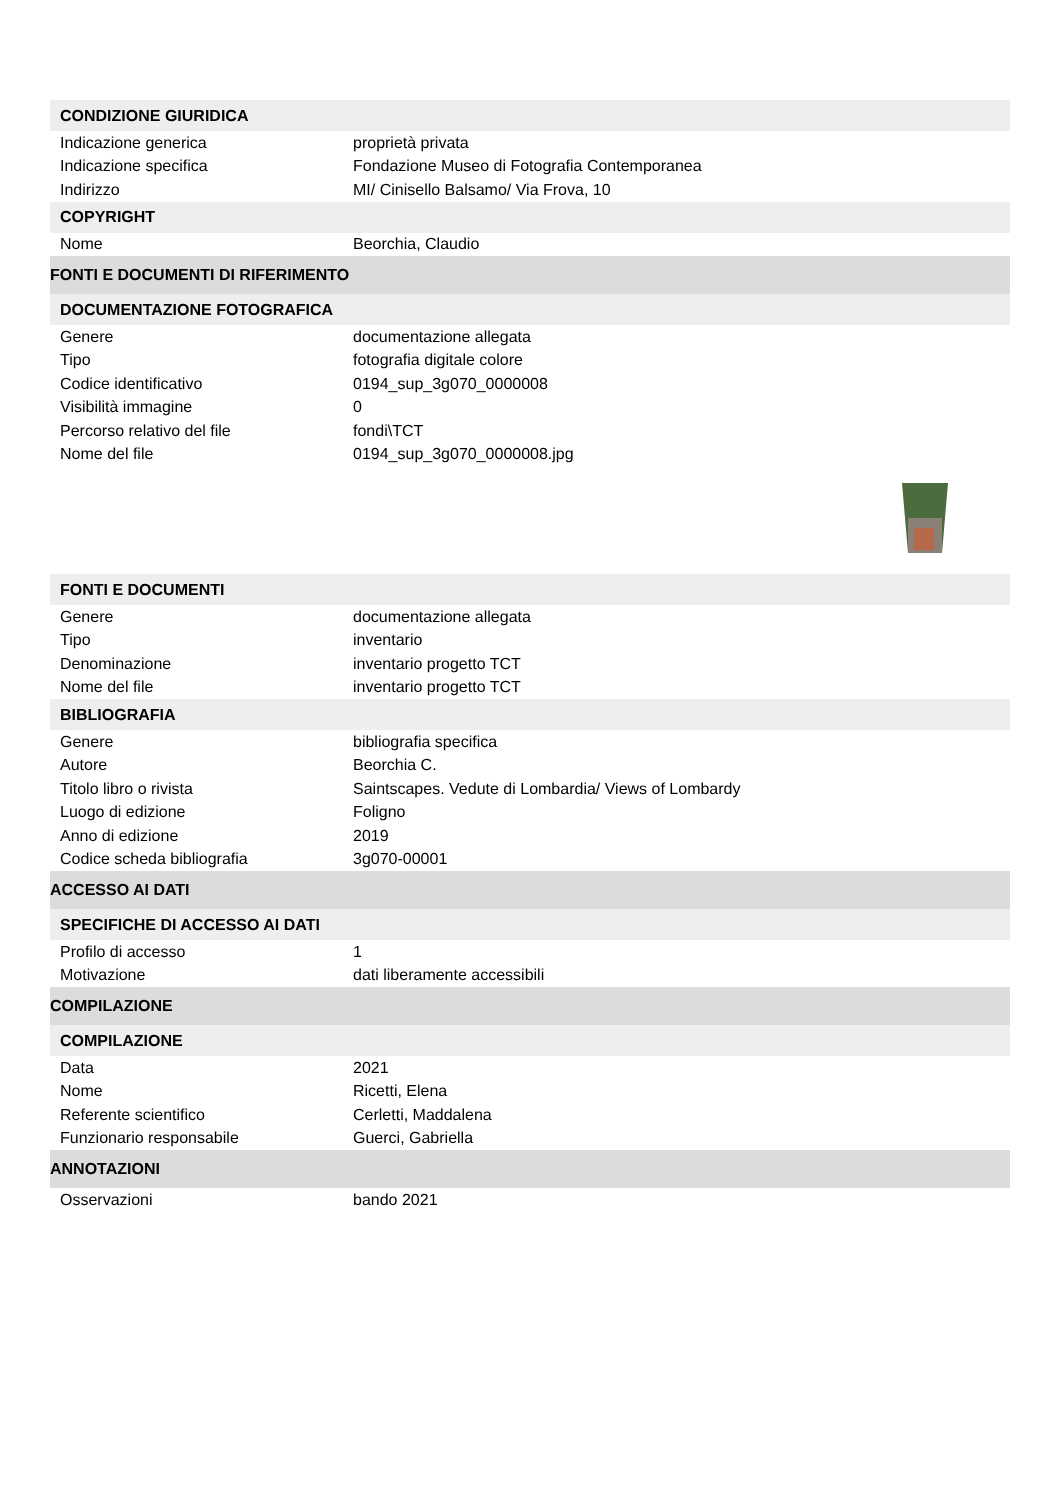| CONDIZIONE GIURIDICA | |
| Indicazione generica | proprietà privata |
| Indicazione specifica | Fondazione Museo di Fotografia Contemporanea |
| Indirizzo | MI/ Cinisello Balsamo/ Via Frova, 10 |
| COPYRIGHT | |
| Nome | Beorchia, Claudio |
| FONTI E DOCUMENTI DI RIFERIMENTO | |
| DOCUMENTAZIONE FOTOGRAFICA | |
| Genere | documentazione allegata |
| Tipo | fotografia digitale colore |
| Codice identificativo | 0194_sup_3g070_0000008 |
| Visibilità immagine | 0 |
| Percorso relativo del file | fondi\TCT |
| Nome del file | 0194_sup_3g070_0000008.jpg |
| FONTI E DOCUMENTI | |
| Genere | documentazione allegata |
| Tipo | inventario |
| Denominazione | inventario progetto TCT |
| Nome del file | inventario progetto TCT |
| BIBLIOGRAFIA | |
| Genere | bibliografia specifica |
| Autore | Beorchia C. |
| Titolo libro o rivista | Saintscapes. Vedute di Lombardia/ Views of Lombardy |
| Luogo di edizione | Foligno |
| Anno di edizione | 2019 |
| Codice scheda bibliografia | 3g070-00001 |
| ACCESSO AI DATI | |
| SPECIFICHE DI ACCESSO AI DATI | |
| Profilo di accesso | 1 |
| Motivazione | dati liberamente accessibili |
| COMPILAZIONE | |
| COMPILAZIONE | |
| Data | 2021 |
| Nome | Ricetti, Elena |
| Referente scientifico | Cerletti, Maddalena |
| Funzionario responsabile | Guerci, Gabriella |
| ANNOTAZIONI | |
| Osservazioni | bando 2021 |